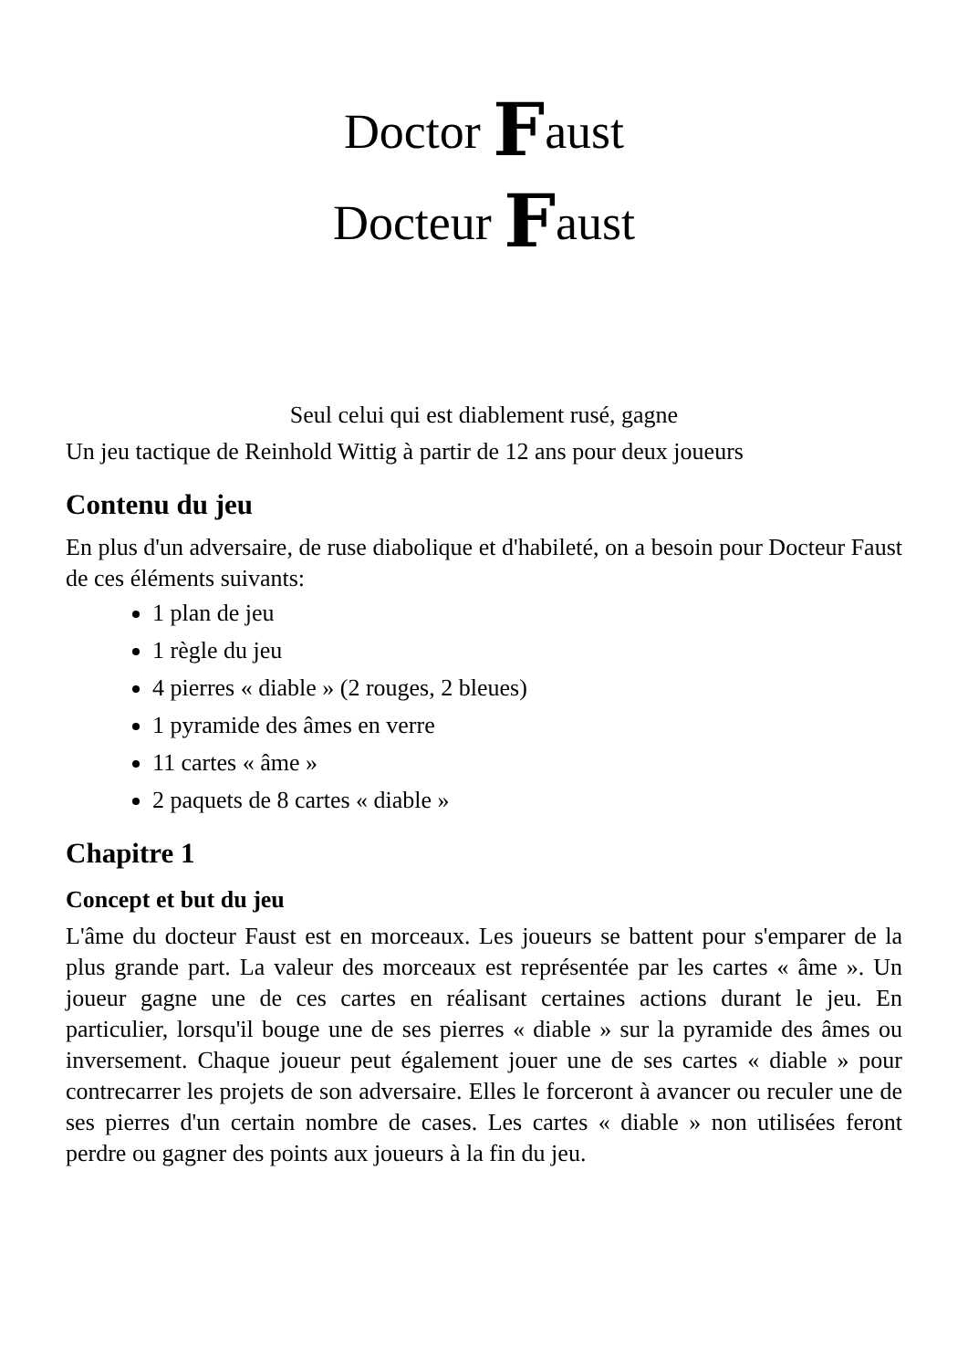Doctor Faust
Docteur Faust
Seul celui qui est diablement rusé, gagne
Un jeu tactique de Reinhold Wittig à partir de 12 ans pour deux joueurs
Contenu du jeu
En plus d'un adversaire, de ruse diabolique et d'habileté, on a besoin pour Docteur Faust de ces éléments suivants:
1 plan de jeu
1 règle du jeu
4 pierres « diable » (2 rouges, 2 bleues)
1 pyramide des âmes en verre
11 cartes « âme »
2 paquets de 8 cartes « diable »
Chapitre 1
Concept et but du jeu
L'âme du docteur Faust est en morceaux. Les joueurs se battent pour s'emparer de la plus grande part. La valeur des morceaux est représentée par les cartes « âme ». Un joueur gagne une de ces cartes en réalisant certaines actions durant le jeu. En particulier, lorsqu'il bouge une de ses pierres « diable » sur la pyramide des âmes ou inversement. Chaque joueur peut également jouer une de ses cartes « diable » pour contrecarrer les projets de son adversaire. Elles le forceront à avancer ou reculer une de ses pierres d'un certain nombre de cases. Les cartes « diable » non utilisées feront perdre ou gagner des points aux joueurs à la fin du jeu.